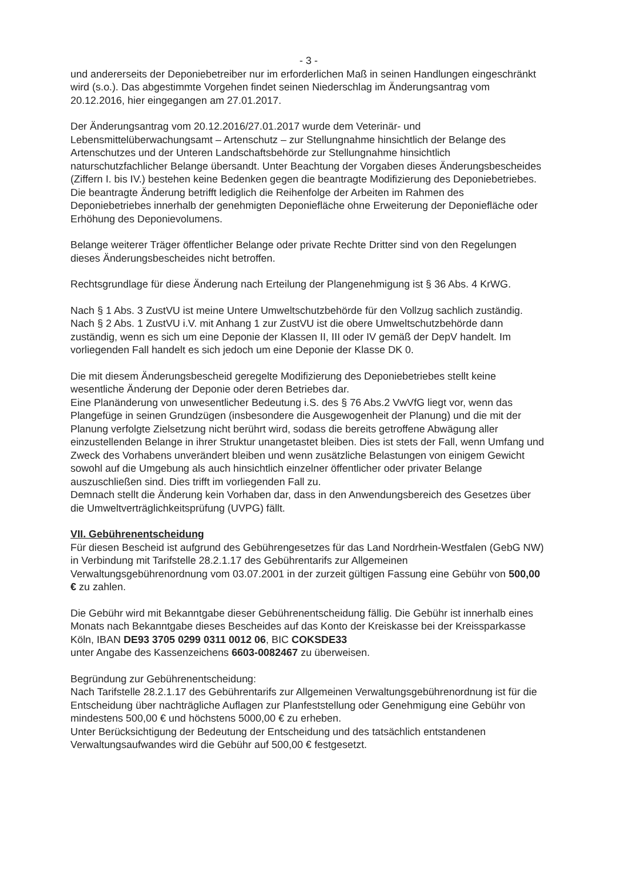- 3 -
und andererseits der Deponiebetreiber nur im erforderlichen Maß in seinen Handlungen eingeschränkt wird (s.o.). Das abgestimmte Vorgehen findet seinen Niederschlag im Änderungsantrag vom 20.12.2016, hier eingegangen am 27.01.2017.
Der Änderungsantrag vom 20.12.2016/27.01.2017 wurde dem Veterinär- und Lebensmittelüberwachungsamt – Artenschutz – zur Stellungnahme hinsichtlich der Belange des Artenschutzes und der Unteren Landschaftsbehörde zur Stellungnahme hinsichtlich naturschutzfachlicher Belange übersandt. Unter Beachtung der Vorgaben dieses Änderungsbescheides (Ziffern I. bis IV.) bestehen keine Bedenken gegen die beantragte Modifizierung des Deponiebetriebes. Die beantragte Änderung betrifft lediglich die Reihenfolge der Arbeiten im Rahmen des Deponiebetriebes innerhalb der genehmigten Deponiefläche ohne Erweiterung der Deponiefläche oder Erhöhung des Deponievolumens.
Belange weiterer Träger öffentlicher Belange oder private Rechte Dritter sind von den Regelungen dieses Änderungsbescheides nicht betroffen.
Rechtsgrundlage für diese Änderung nach Erteilung der Plangenehmigung ist § 36 Abs. 4 KrWG.
Nach § 1 Abs. 3 ZustVU ist meine Untere Umweltschutzbehörde für den Vollzug sachlich zuständig.
Nach § 2 Abs. 1 ZustVU i.V. mit Anhang 1 zur ZustVU ist die obere Umweltschutzbehörde dann zuständig, wenn es sich um eine Deponie der Klassen II, III oder IV gemäß der DepV handelt. Im vorliegenden Fall handelt es sich jedoch um eine Deponie der Klasse DK 0.
Die mit diesem Änderungsbescheid geregelte Modifizierung des Deponiebetriebes stellt keine wesentliche Änderung der Deponie oder deren Betriebes dar.
Eine Planänderung von unwesentlicher Bedeutung i.S. des § 76 Abs.2 VwVfG liegt vor, wenn das Plangefüge in seinen Grundzügen (insbesondere die Ausgewogenheit der Planung) und die mit der Planung verfolgte Zielsetzung nicht berührt wird, sodass die bereits getroffene Abwägung aller einzustellenden Belange in ihrer Struktur unangetastet bleiben. Dies ist stets der Fall, wenn Umfang und Zweck des Vorhabens unverändert bleiben und wenn zusätzliche Belastungen von einigem Gewicht sowohl auf die Umgebung als auch hinsichtlich einzelner öffentlicher oder privater Belange auszuschließen sind. Dies trifft im vorliegenden Fall zu.
Demnach stellt die Änderung kein Vorhaben dar, dass in den Anwendungsbereich des Gesetzes über die Umweltverträglichkeitsprüfung (UVPG) fällt.
VII. Gebührenentscheidung
Für diesen Bescheid ist aufgrund des Gebührengesetzes für das Land Nordrhein-Westfalen (GebG NW) in Verbindung mit Tarifstelle 28.2.1.17 des Gebührentarifs zur Allgemeinen Verwaltungsgebührenordnung vom 03.07.2001 in der zurzeit gültigen Fassung eine Gebühr von 500,00 € zu zahlen.
Die Gebühr wird mit Bekanntgabe dieser Gebührenentscheidung fällig. Die Gebühr ist innerhalb eines Monats nach Bekanntgabe dieses Bescheides auf das Konto der Kreiskasse bei der Kreissparkasse Köln, IBAN DE93 3705 0299 0311 0012 06, BIC COKSDE33
unter Angabe des Kassenzeichens 6603-0082467 zu überweisen.
Begründung zur Gebührenentscheidung:
Nach Tarifstelle 28.2.1.17 des Gebührentarifs zur Allgemeinen Verwaltungsgebührenordnung ist für die Entscheidung über nachträgliche Auflagen zur Planfeststellung oder Genehmigung eine Gebühr von mindestens 500,00 € und höchstens 5000,00 € zu erheben.
Unter Berücksichtigung der Bedeutung der Entscheidung und des tatsächlich entstandenen Verwaltungsaufwandes wird die Gebühr auf 500,00 € festgesetzt.